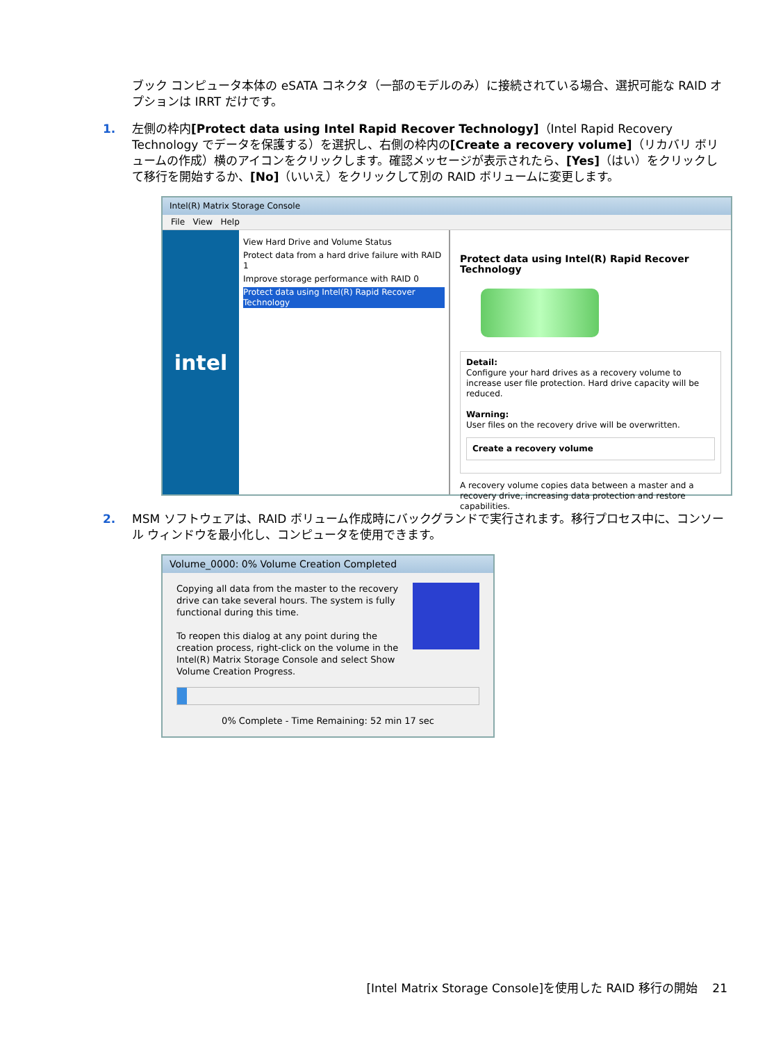ブック コンピュータ本体の eSATA コネクタ（一部のモデルのみ）に接続されている場合、選択可能な RAID オプションは IRRT だけです。
1. 左側の枠内[Protect data using Intel Rapid Recover Technology]（Intel Rapid Recovery Technology でデータを保護する）を選択し、右側の枠内の[Create a recovery volume]（リカバリ ボリュームの作成）横のアイコンをクリックします。確認メッセージが表示されたら、[Yes]（はい）をクリックして移行を開始するか、[No]（いいえ）をクリックして別の RAID ボリュームに変更します。
Intel(R) Matrix Storage Console
File View Help
intel
View Hard Drive and Volume Status
Protect data from a hard drive failure with RAID 1
Improve storage performance with RAID 0
Protect data using Intel(R) Rapid Recover Technology
Protect data using Intel(R) Rapid Recover Technology
Detail:
Configure your hard drives as a recovery volume to increase user file protection. Hard drive capacity will be reduced.
Warning:
User files on the recovery drive will be overwritten.
Create a recovery volume
A recovery volume copies data between a master and a recovery drive, increasing data protection and restore capabilities.
2. MSM ソフトウェアは、RAID ボリューム作成時にバックグランドで実行されます。移行プロセス中に、コンソール ウィンドウを最小化し、コンピュータを使用できます。
Volume_0000: 0% Volume Creation Completed
Copying all data from the master to the recovery drive can take several hours. The system is fully functional during this time.
To reopen this dialog at any point during the creation process, right-click on the volume in the Intel(R) Matrix Storage Console and select Show Volume Creation Progress.
0% Complete - Time Remaining: 52 min 17 sec
[Intel Matrix Storage Console]を使用した RAID 移行の開始 21